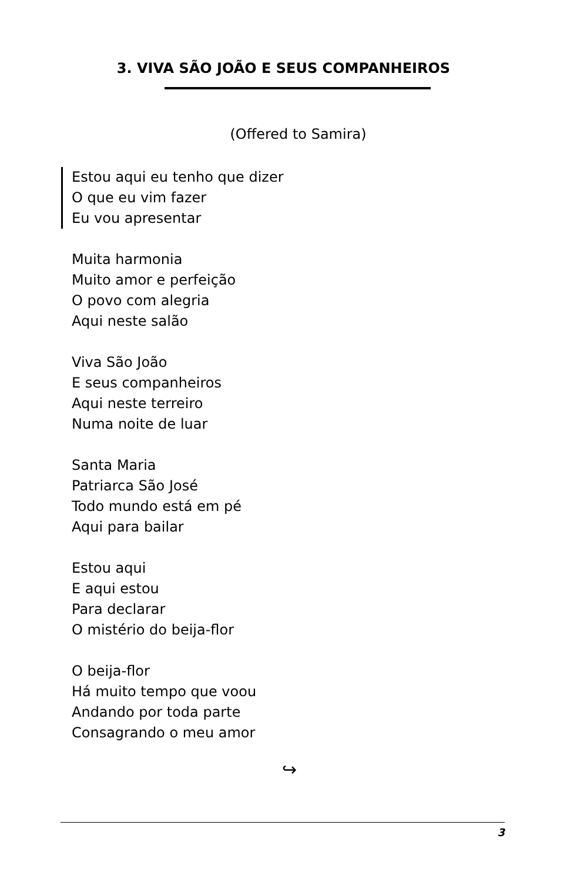3. VIVA SÃO JOÃO E SEUS COMPANHEIROS
(Offered to Samira)
Estou aqui eu tenho que dizer
O que eu vim fazer
Eu vou apresentar
Muita harmonia
Muito amor e perfeição
O povo com alegria
Aqui neste salão
Viva São João
E seus companheiros
Aqui neste terreiro
Numa noite de luar
Santa Maria
Patriarca São José
Todo mundo está em pé
Aqui para bailar
Estou aqui
E aqui estou
Para declarar
O mistério do beija-flor
O beija-flor
Há muito tempo que voou
Andando por toda parte
Consagrando o meu amor
↪
3